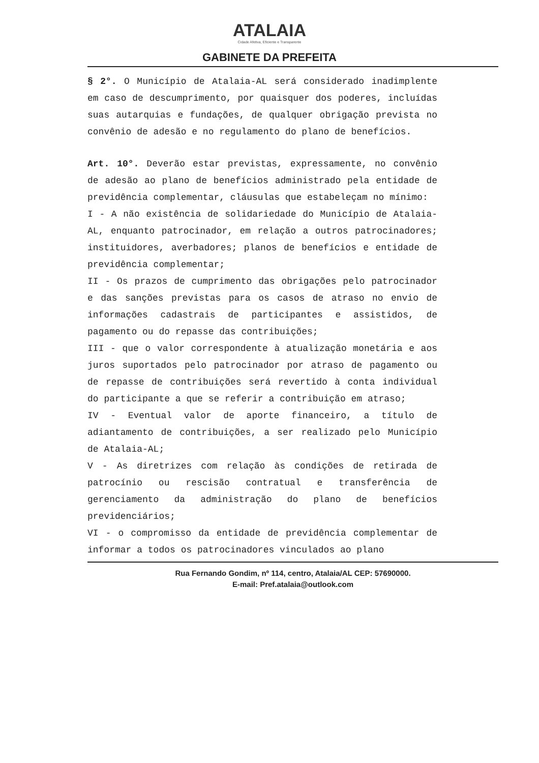ATALAIA
Cidade Afetiva, Eficiente e Transparente
GABINETE DA PREFEITA
§ 2°. O Município de Atalaia-AL será considerado inadimplente em caso de descumprimento, por quaisquer dos poderes, incluídas suas autarquias e fundações, de qualquer obrigação prevista no convênio de adesão e no regulamento do plano de benefícios.
Art. 10°. Deverão estar previstas, expressamente, no convênio de adesão ao plano de benefícios administrado pela entidade de previdência complementar, cláusulas que estabeleçam no mínimo:
I - A não existência de solidariedade do Município de Atalaia-AL, enquanto patrocinador, em relação a outros patrocinadores; instituidores, averbadores; planos de benefícios e entidade de previdência complementar;
II - Os prazos de cumprimento das obrigações pelo patrocinador e das sanções previstas para os casos de atraso no envio de informações cadastrais de participantes e assistidos, de pagamento ou do repasse das contribuições;
III - que o valor correspondente à atualização monetária e aos juros suportados pelo patrocinador por atraso de pagamento ou de repasse de contribuições será revertido à conta individual do participante a que se referir a contribuição em atraso;
IV - Eventual valor de aporte financeiro, a título de adiantamento de contribuições, a ser realizado pelo Município de Atalaia-AL;
V - As diretrizes com relação às condições de retirada de patrocínio ou rescisão contratual e transferência de gerenciamento da administração do plano de benefícios previdenciários;
VI - o compromisso da entidade de previdência complementar de informar a todos os patrocinadores vinculados ao plano
Rua Fernando Gondim, nº 114, centro, Atalaia/AL CEP: 57690000.
E-mail: Pref.atalaia@outlook.com